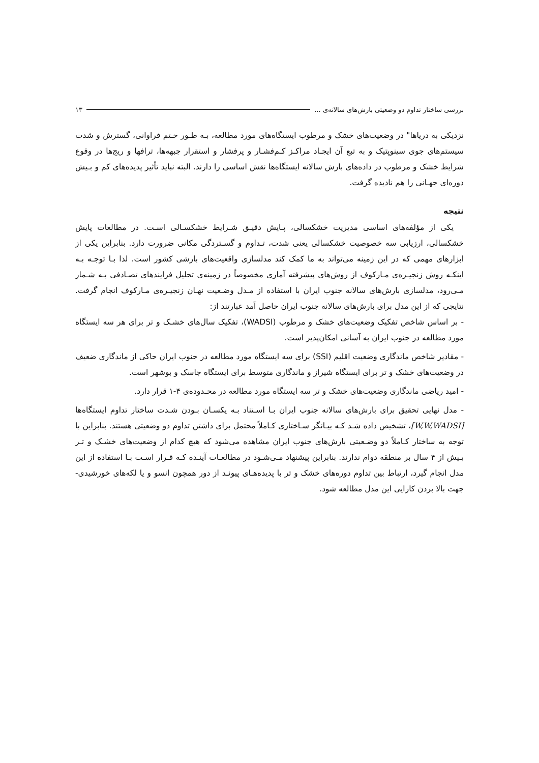بررسی ساختار تداوم دو وضعیتی بارش‌های سالانه‌ی ... ۱۳
نزدیکی به دریاها" در وضعیت‌های خشک و مرطوب ایستگاه‌های مورد مطالعه، بـه طـور حـتم فراوانی، گسترش و شدت سیستم‌های جوی سینوپتیک و به تبع آن ایجـاد مراکـز کـم‌فشـار و پرفشار و استقرار جبهه‌ها، ترافها و ریج‌ها در وقوع شرایط خشک و مرطوب در داده‌های بارش سالانه ایستگاه‌ها نقش اساسی را دارند. البته نباید تأثیر پدیده‌های کم و بـیش دوره‌ای جهـانی را هم نادیده گرفت.
نتیجه
یکی از مؤلفه‌های اساسی مدیریت خشکسالی، پـایش دقیـق شـرایط خشکسـالی اسـت. در مطالعات پایش خشکسالی، ارزیابی سه خصوصیت خشکسالی یعنی شدت، تـداوم و گسـتردگی مکانی ضرورت دارد. بنابراین یکی از ابزارهای مهمی که در این زمینه می‌تواند به ما کمک کند مدلسازی واقعیت‌های بارشی کشور است. لذا بـا توجـه بـه اینکـه روش زنجیـره‌ی مـارکوف از روش‌های پیشرفته آماری مخصوصاً در زمینه‌ی تحلیل فرایندهای تصـادفی بـه شـمار مـی‌رود، مدلسازی بارش‌های سالانه جنوب ایران با استفاده از مـدل وضـعیت نهـان زنجیـره‌ی مـارکوف انجام گرفت. نتایجی که از این مدل برای بارش‌های سالانه جنوب ایران حاصل آمد عبارتند از:
- بر اساس شاخص تفکیک وضعیت‌های خشک و مرطوب (WADSI)، تفکیک سال‌های خشـک و تر برای هر سه ایستگاه مورد مطالعه در جنوب ایران به آسانی امکان‌پذیر است.
- مقادیر شاخص ماندگاری وضعیت اقلیم (SSI) برای سه ایستگاه مورد مطالعه در جنوب ایران حاکی از ماندگاری ضعیف در وضعیت‌های خشک و تر برای ایستگاه شیراز و ماندگاری متوسط برای ایستگاه جاسک و بوشهر است.
- امید ریاضی ماندگاری وضعیت‌های خشک و تر سه ایستگاه مورد مطالعه در محـدوده‌ی ۴-۱ قرار دارد.
- مدل نهایی تحقیق برای بارش‌های سالانه جنوب ایران بـا اسـتناد بـه یکسـان بـودن شـدت ساختار تداوم ایستگاه‌ها [W,W,WADSI]، تشخیص داده شـد کـه بیـانگر سـاختاری کـاملاً محتمل برای داشتن تداوم دو وضعیتی هستند. بنابراین با توجه به ساختار کـاملاً دو وضـعیتی بارش‌های جنوب ایران مشاهده می‌شود که هیچ کدام از وضعیت‌های خشـک و تـر بـیش از ۴ سال بر منطقه دوام ندارند. بنابراین پیشنهاد مـی‌شـود در مطالعـات آینـده کـه قـرار اسـت بـا استفاده از این مدل انجام گیرد، ارتباط بین تداوم دوره‌های خشک و تر با پدیده‌هـای پیونـد از دور همچون انسو و یا لکه‌های خورشیدی- جهت بالا بردن کارایی این مدل مطالعه شود.